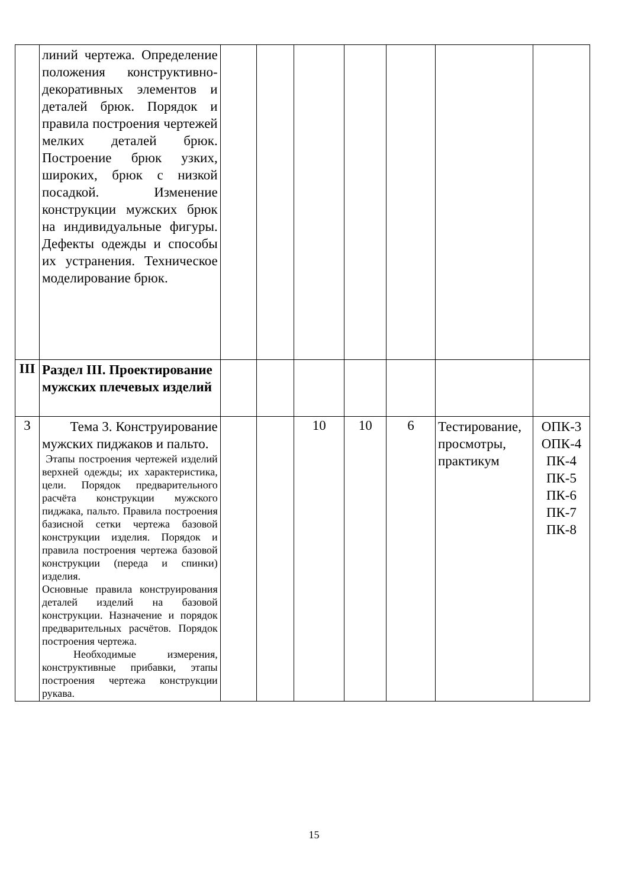| | линий чертежа. Определение положения конструктивно-декоративных элементов и деталей брюк. Порядок и правила построения чертежей мелких деталей брюк. Построение брюк узких, широких, брюк с низкой посадкой. Изменение конструкции мужских брюк на индивидуальные фигуры. Дефекты одежды и способы их устранения. Техническое моделирование брюк. | | | | | | | |
| III | Раздел III. Проектирование мужских плечевых изделий | | | | | | | |
| 3 | Тема 3. Конструирование мужских пиджаков и пальто. Этапы построения чертежей изделий верхней одежды; их характеристика, цели. Порядок предварительного расчёта конструкции мужского пиджака, пальто. Правила построения базисной сетки чертежа базовой конструкции изделия. Порядок и правила построения чертежа базовой конструкции (переда и спинки) изделия. Основные правила конструирования деталей изделий на базовой конструкции. Назначение и порядок предварительных расчётов. Порядок построения чертежа. Необходимые измерения, конструктивные прибавки, этапы построения чертежа конструкции рукава. | | | 10 | 10 | 6 | Тестирование, просмотры, практикум | ОПК-3 ОПК-4 ПК-4 ПК-5 ПК-6 ПК-7 ПК-8 |
15